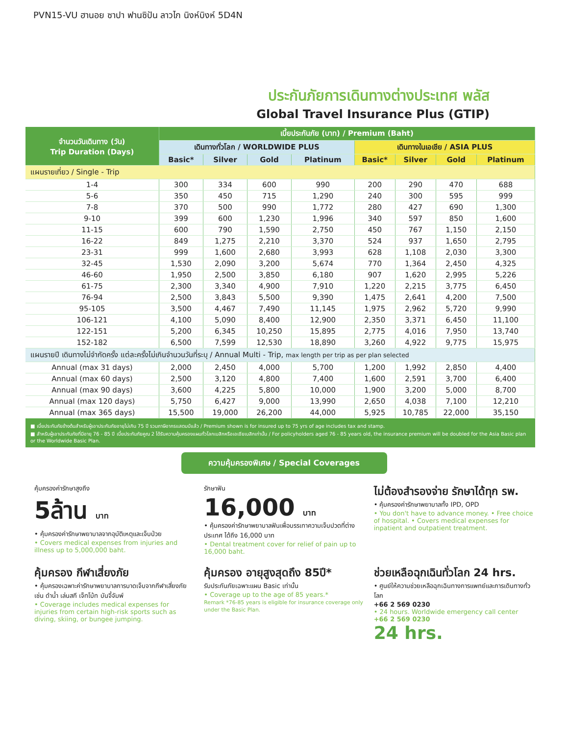PVN15-VU ฮานอย ซาปา ฟานซิปัน ลาวไก นิงห์บิงห์ 5D4N
ประกันภัยการเดินทางต่างประเทศ พลัส
Global Travel Insurance Plus (GTIP)
| จำนวนวันเดินทาง (วัน) Trip Duration (Days) | เบี้ยประกันภัย (บาท) / Premium (Baht) | | | | | | | |
| --- | --- | --- | --- | --- | --- | --- | --- | --- |
| | เดินทางทั่วโลก / WORLDWIDE PLUS | | | | เดินทางในเอเชีย / ASIA PLUS | | | |
| | Basic* | Silver | Gold | Platinum | Basic* | Silver | Gold | Platinum |
| แผนรายเที่ยว / Single - Trip | | | | | | | | |
| 1-4 | 300 | 334 | 600 | 990 | 200 | 290 | 470 | 688 |
| 5-6 | 350 | 450 | 715 | 1,290 | 240 | 300 | 595 | 999 |
| 7-8 | 370 | 500 | 990 | 1,772 | 280 | 427 | 690 | 1,300 |
| 9-10 | 399 | 600 | 1,230 | 1,996 | 340 | 597 | 850 | 1,600 |
| 11-15 | 600 | 790 | 1,590 | 2,750 | 450 | 767 | 1,150 | 2,150 |
| 16-22 | 849 | 1,275 | 2,210 | 3,370 | 524 | 937 | 1,650 | 2,795 |
| 23-31 | 999 | 1,600 | 2,680 | 3,993 | 628 | 1,108 | 2,030 | 3,300 |
| 32-45 | 1,530 | 2,090 | 3,200 | 5,674 | 770 | 1,364 | 2,450 | 4,325 |
| 46-60 | 1,950 | 2,500 | 3,850 | 6,180 | 907 | 1,620 | 2,995 | 5,226 |
| 61-75 | 2,300 | 3,340 | 4,900 | 7,910 | 1,220 | 2,215 | 3,775 | 6,450 |
| 76-94 | 2,500 | 3,843 | 5,500 | 9,390 | 1,475 | 2,641 | 4,200 | 7,500 |
| 95-105 | 3,500 | 4,467 | 7,490 | 11,145 | 1,975 | 2,962 | 5,720 | 9,990 |
| 106-121 | 4,100 | 5,090 | 8,400 | 12,900 | 2,350 | 3,371 | 6,450 | 11,100 |
| 122-151 | 5,200 | 6,345 | 10,250 | 15,895 | 2,775 | 4,016 | 7,950 | 13,740 |
| 152-182 | 6,500 | 7,599 | 12,530 | 18,890 | 3,260 | 4,922 | 9,775 | 15,975 |
| แผนรายปี เดินทางไม่จำกัดครั้ง แต่ละครั้งไม่เกินจำนวนวันที่ระบุ / Annual Multi - Trip, max length per trip as per plan selected | | | | | | | | |
| Annual (max 31 days) | 2,000 | 2,450 | 4,000 | 5,700 | 1,200 | 1,992 | 2,850 | 4,400 |
| Annual (max 60 days) | 2,500 | 3,120 | 4,800 | 7,400 | 1,600 | 2,591 | 3,700 | 6,400 |
| Annual (max 90 days) | 3,600 | 4,225 | 5,800 | 10,000 | 1,900 | 3,200 | 5,000 | 8,700 |
| Annual (max 120 days) | 5,750 | 6,427 | 9,000 | 13,990 | 2,650 | 4,038 | 7,100 | 12,210 |
| Annual (max 365 days) | 15,500 | 19,000 | 26,200 | 44,000 | 5,925 | 10,785 | 22,000 | 35,150 |
■ เบี้ยประกันภัยข้างต้นสำหรับผู้เอาประกันภัยอายุไม่เกิน 75 ปี รวมภาษีอากรแสตมป์แล้ว / Premium shown is for insured up to 75 yrs of age includes tax and stamp.
■ สำหรับผู้เอาประกันภัยที่มีอายุ 76 - 85 ปี เบี้ยประกันภัยคูณ 2 ได้รับความคุ้มครองแผนทั่วโลกเบสิกหรือเอเชียเบสิกเท่านั้น / For policyholders aged 76 - 85 years old, the insurance premium will be doubled for the Asia Basic plan or the Worldwide Basic Plan.
ความคุ้มครองพิเศษ / Special Coverages
คุ้มครองค่ารักษาสูงถึง
5ล้าน บาท
• คุ้มครองค่ารักษาพยาบาลจากอุบัติเหตุและเจ็บป่วย
• Covers medical expenses from injuries and illness up to 5,000,000 baht.
รักษาฟัน
16,000 บาท
• คุ้มครองค่ารักษาพยาบาลฟันเพื่อบรรเทาความเจ็บปวดที่ต่างประเทศ ได้ถึง 16,000 บาท
• Dental treatment cover for relief of pain up to 16,000 baht.
ไม่ต้องสำรองจ่าย รักษาได้ทุก รพ.
• คุ้มครองค่ารักษาพยาบาลทั้ง IPD, OPD
• You don't have to advance money. • Free choice of hospital. • Covers medical expenses for inpatient and outpatient treatment.
คุ้มครอง กีฬาเสี่ยงภัย
• คุ้มครองเฉพาะค่ารักษาพยาบาลการบาดเจ็บจากกีฬาเสี่ยงภัย เช่น ดำน้ำ เล่นสกี เจ็ทโบ้ท บันจี้จัมพ์
• Coverage includes medical expenses for injuries from certain high-risk sports such as diving, skiing, or bungee jumping.
คุ้มครอง อายุสูงสุดถึง 85ปี*
รับประกันภัยเฉพาะแผน Basic เท่านั้น
• Coverage up to the age of 85 years.*
Remark *76-85 years is eligible for insurance coverage only under the Basic Plan.
ช่วยเหลือฉุกเฉินทั่วโลก 24 hrs.
• ศูนย์ให้ความช่วยเหลือฉุกเฉินทางการแพทย์และการเดินทางทั่วโลก
+66 2 569 0230
• 24 hours. Worldwide emergency call center
+66 2 569 0230
24 hrs.